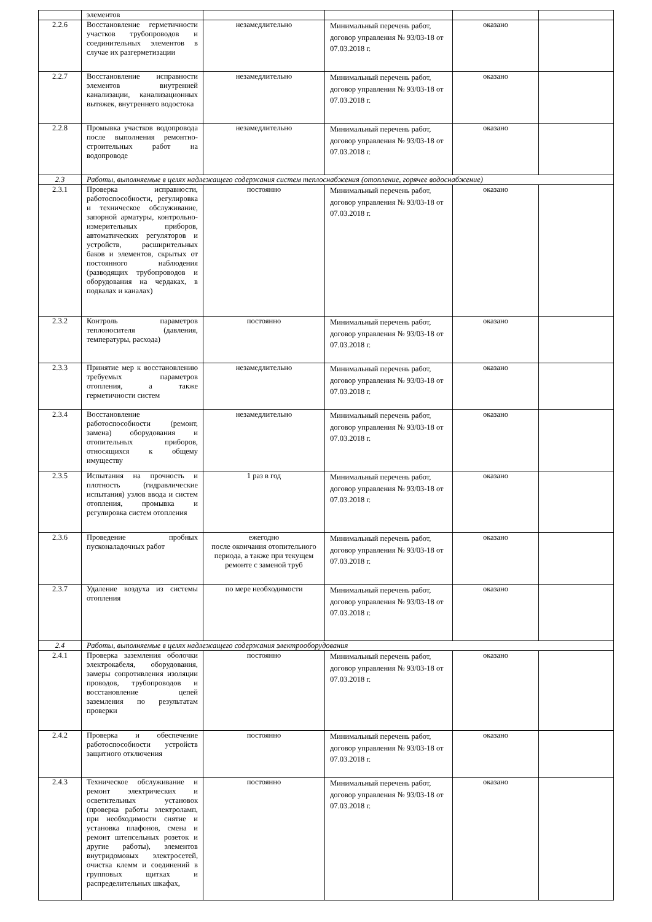| | элементов | | | | |
| 2.2.6 | Восстановление герметичности участков трубопроводов и соединительных элементов в случае их разгерметизации | незамедлительно | Минимальный перечень работ, договор управления № 93/03-18 от 07.03.2018 г. | оказано | |
| 2.2.7 | Восстановление исправности элементов внутренней канализации, канализационных вытяжек, внутреннего водостока | незамедлительно | Минимальный перечень работ, договор управления № 93/03-18 от 07.03.2018 г. | оказано | |
| 2.2.8 | Промывка участков водопровода после выполнения ремонтно-строительных работ на водопроводе | незамедлительно | Минимальный перечень работ, договор управления № 93/03-18 от 07.03.2018 г. | оказано | |
| 2.3 | Работы, выполняемые в целях надлежащего содержания систем теплоснабжения (отопление, горячее водоснабжение) | | | | |
| 2.3.1 | Проверка исправности, работоспособности, регулировка и техническое обслуживание, запорной арматуры, контрольно-измерительных приборов, автоматических регуляторов и устройств, расширительных баков и элементов, скрытых от постоянного наблюдения (разводящих трубопроводов и оборудования на чердаках, в подвалах и каналах) | постоянно | Минимальный перечень работ, договор управления № 93/03-18 от 07.03.2018 г. | оказано | |
| 2.3.2 | Контроль параметров теплоносителя (давления, температуры, расхода) | постоянно | Минимальный перечень работ, договор управления № 93/03-18 от 07.03.2018 г. | оказано | |
| 2.3.3 | Принятие мер к восстановлению требуемых параметров отопления, а также герметичности систем | незамедлительно | Минимальный перечень работ, договор управления № 93/03-18 от 07.03.2018 г. | оказано | |
| 2.3.4 | Восстановление работоспособности (ремонт, замена) оборудования и отопительных приборов, относящихся к общему имуществу | незамедлительно | Минимальный перечень работ, договор управления № 93/03-18 от 07.03.2018 г. | оказано | |
| 2.3.5 | Испытания на прочность и плотность (гидравлические испытания) узлов ввода и систем отопления, промывка и регулировка систем отопления | 1 раз в год | Минимальный перечень работ, договор управления № 93/03-18 от 07.03.2018 г. | оказано | |
| 2.3.6 | Проведение пробных пусконаладочных работ | ежегодно после окончания отопительного периода, а также при текущем ремонте с заменой труб | Минимальный перечень работ, договор управления № 93/03-18 от 07.03.2018 г. | оказано | |
| 2.3.7 | Удаление воздуха из системы отопления | по мере необходимости | Минимальный перечень работ, договор управления № 93/03-18 от 07.03.2018 г. | оказано | |
| 2.4 | Работы, выполняемые в целях надлежащего содержания электрооборудования | | | | |
| 2.4.1 | Проверка заземления оболочки электрокабеля, оборудования, замеры сопротивления изоляции проводов, трубопроводов и восстановление цепей заземления по результатам проверки | постоянно | Минимальный перечень работ, договор управления № 93/03-18 от 07.03.2018 г. | оказано | |
| 2.4.2 | Проверка и обеспечение работоспособности устройств защитного отключения | постоянно | Минимальный перечень работ, договор управления № 93/03-18 от 07.03.2018 г. | оказано | |
| 2.4.3 | Техническое обслуживание и ремонт электрических и осветительных установок (проверка работы электроламп, при необходимости снятие и установка плафонов, смена и ремонт штепсельных розеток и другие работы), элементов внутридомовых электросетей, очистка клемм и соединений в групповых щитках и распределительных шкафах, | постоянно | Минимальный перечень работ, договор управления № 93/03-18 от 07.03.2018 г. | оказано | |